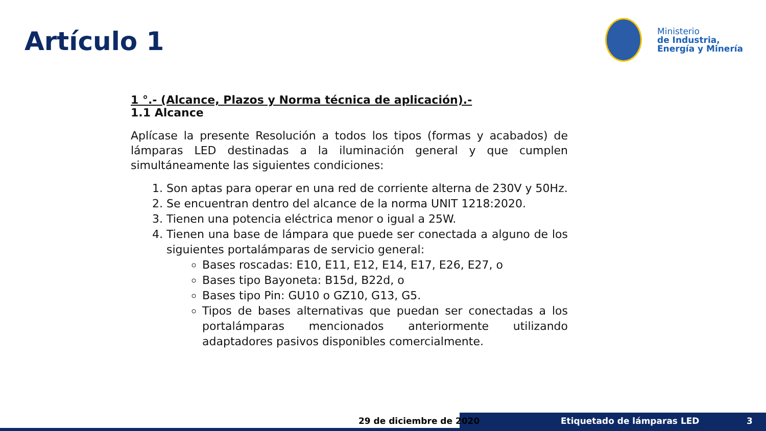Artículo 1
Ministerio
de Industria,
Energía y Minería
1 °.- (Alcance, Plazos y Norma técnica de aplicación).-
1.1 Alcance
Aplícase la presente Resolución a todos los tipos (formas y acabados) de lámparas LED destinadas a la iluminación general y que cumplen simultáneamente las siguientes condiciones:
1. Son aptas para operar en una red de corriente alterna de 230V y 50Hz.
2. Se encuentran dentro del alcance de la norma UNIT 1218:2020.
3. Tienen una potencia eléctrica menor o igual a 25W.
4. Tienen una base de lámpara que puede ser conectada a alguno de los siguientes portalámparas de servicio general:
Bases roscadas: E10, E11, E12, E14, E17, E26, E27, o
Bases tipo Bayoneta: B15d, B22d, o
Bases tipo Pin: GU10 o GZ10, G13, G5.
Tipos de bases alternativas que puedan ser conectadas a los portalámparas mencionados anteriormente utilizando adaptadores pasivos disponibles comercialmente.
29 de diciembre de 2020 Etiquetado de lámparas LED 3